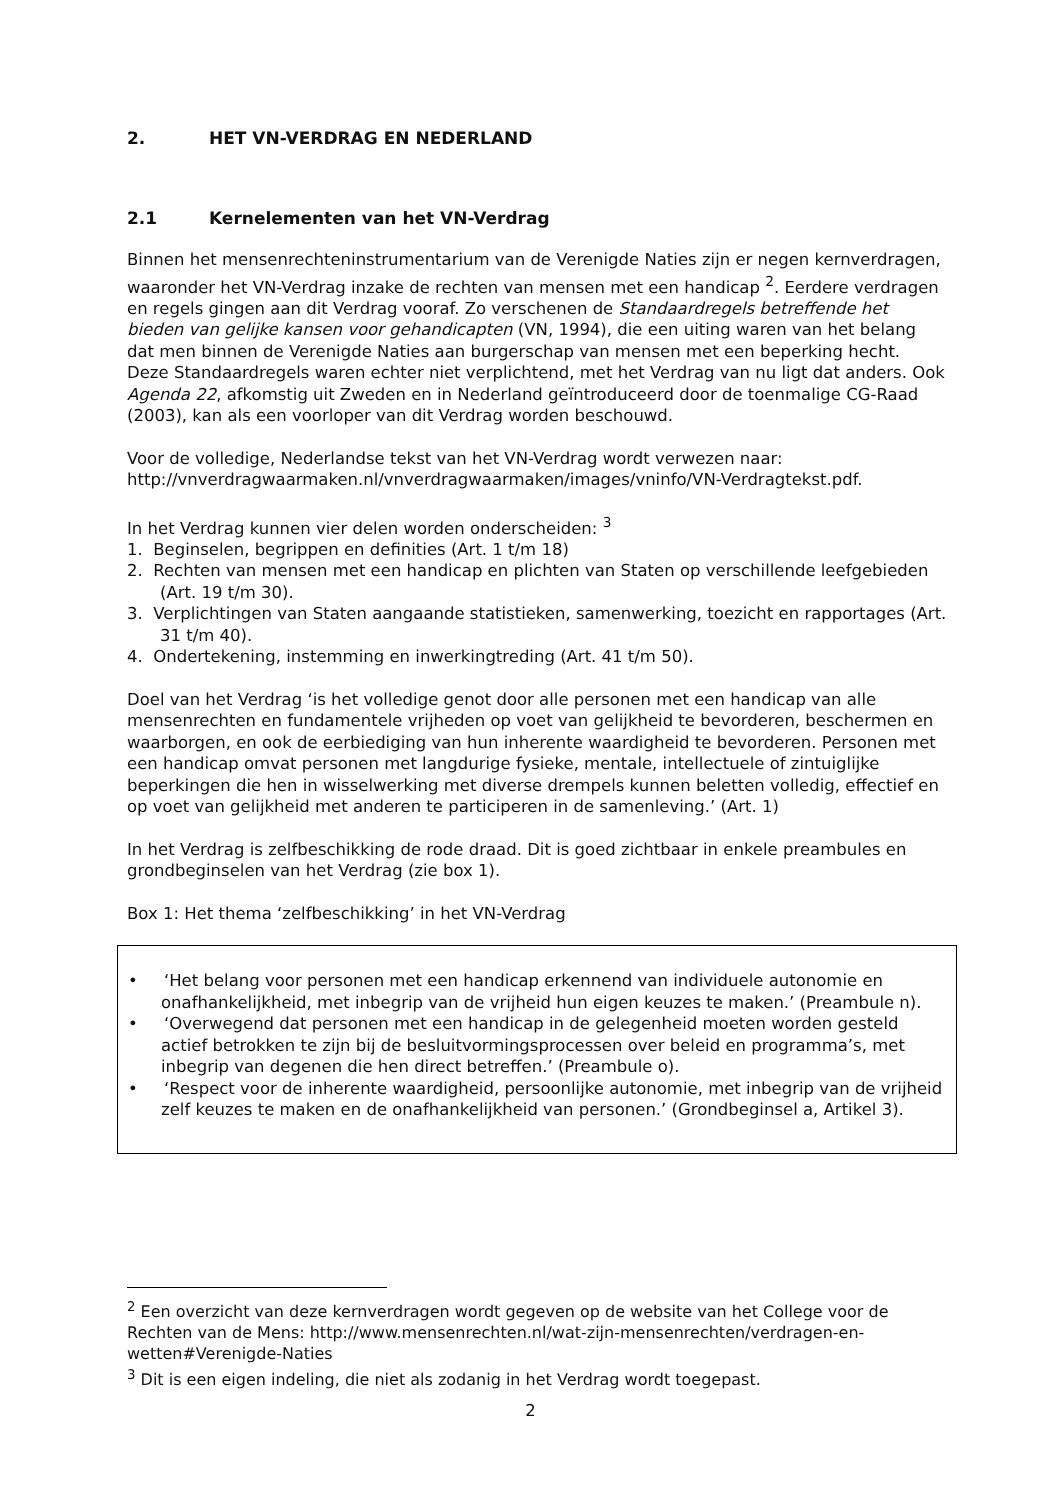2. HET VN-VERDRAG EN NEDERLAND
2.1 Kernelementen van het VN-Verdrag
Binnen het mensenrechteninstrumentarium van de Verenigde Naties zijn er negen kernverdragen, waaronder het VN-Verdrag inzake de rechten van mensen met een handicap <sup>2</sup>. Eerdere verdragen en regels gingen aan dit Verdrag vooraf. Zo verschenen de Standaardregels betreffende het bieden van gelijke kansen voor gehandicapten (VN, 1994), die een uiting waren van het belang dat men binnen de Verenigde Naties aan burgerschap van mensen met een beperking hecht. Deze Standaardregels waren echter niet verplichtend, met het Verdrag van nu ligt dat anders. Ook Agenda 22, afkomstig uit Zweden en in Nederland geïntroduceerd door de toenmalige CG-Raad (2003), kan als een voorloper van dit Verdrag worden beschouwd.
Voor de volledige, Nederlandse tekst van het VN-Verdrag wordt verwezen naar:
http://vnverdragwaarmaken.nl/vnverdragwaarmaken/images/vninfo/VN-Verdragtekst.pdf.
In het Verdrag kunnen vier delen worden onderscheiden: <sup>3</sup>
1. Beginselen, begrippen en definities (Art. 1 t/m 18)
2. Rechten van mensen met een handicap en plichten van Staten op verschillende leefgebieden (Art. 19 t/m 30).
3. Verplichtingen van Staten aangaande statistieken, samenwerking, toezicht en rapportages (Art. 31 t/m 40).
4. Ondertekening, instemming en inwerkingtreding (Art. 41 t/m 50).
Doel van het Verdrag ‘is het volledige genot door alle personen met een handicap van alle mensenrechten en fundamentele vrijheden op voet van gelijkheid te bevorderen, beschermen en waarborgen, en ook de eerbiediging van hun inherente waardigheid te bevorderen. Personen met een handicap omvat personen met langdurige fysieke, mentale, intellectuele of zintuiglijke beperkingen die hen in wisselwerking met diverse drempels kunnen beletten volledig, effectief en op voet van gelijkheid met anderen te participeren in de samenleving.’ (Art. 1)
In het Verdrag is zelfbeschikking de rode draad. Dit is goed zichtbaar in enkele preambules en grondbeginselen van het Verdrag (zie box 1).
Box 1: Het thema ‘zelfbeschikking’ in het VN-Verdrag
• ‘Het belang voor personen met een handicap erkennend van individuele autonomie en onafhankelijkheid, met inbegrip van de vrijheid hun eigen keuzes te maken.’ (Preambule n).
• ‘Overwegend dat personen met een handicap in de gelegenheid moeten worden gesteld actief betrokken te zijn bij de besluitvormingsprocessen over beleid en programma’s, met inbegrip van degenen die hen direct betreffen.’ (Preambule o).
• ‘Respect voor de inherente waardigheid, persoonlijke autonomie, met inbegrip van de vrijheid zelf keuzes te maken en de onafhankelijkheid van personen.’ (Grondbeginsel a, Artikel 3).
<sup>2</sup> Een overzicht van deze kernverdragen wordt gegeven op de website van het College voor de Rechten van de Mens: http://www.mensenrechten.nl/wat-zijn-mensenrechten/verdragen-en-wetten#Verenigde-Naties
<sup>3</sup> Dit is een eigen indeling, die niet als zodanig in het Verdrag wordt toegepast.
2